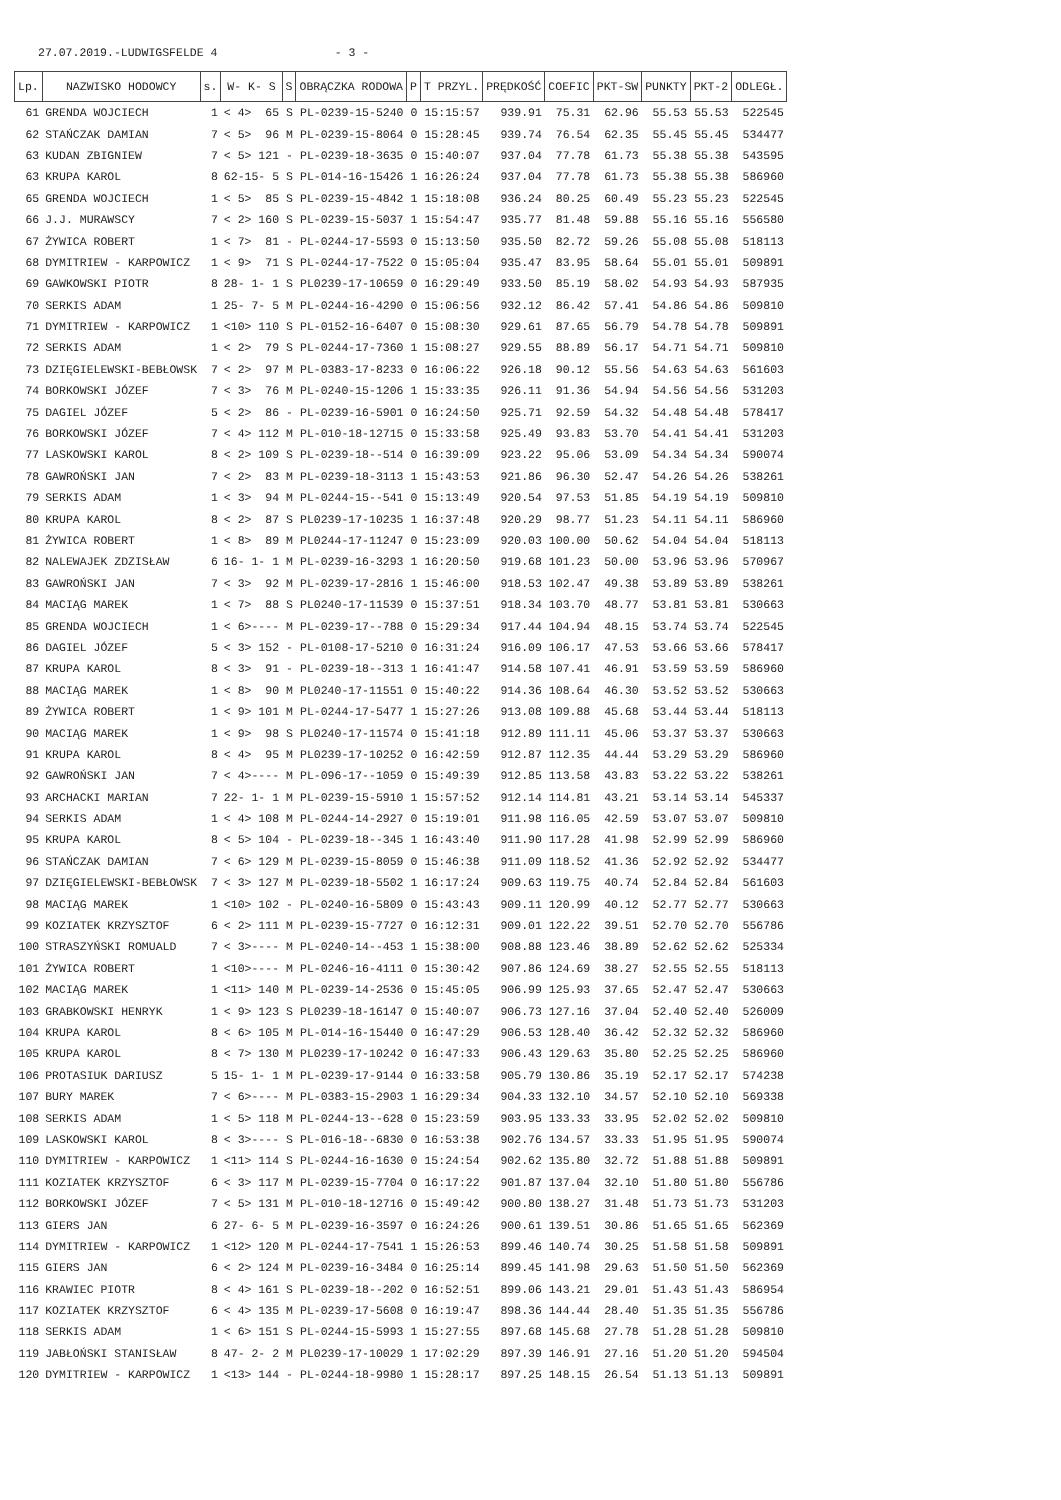27.07.2019.-LUDWIGSFELDE 4 - 3 -
| Lp. | NAZWISKO HODOWCY | s. | W- K- S | S | OBRĄCZKA RODOWA | P | T PRZYL. | PRĘDKOŚĆ | COEFIC | PKT-SW | PUNKTY | PKT-2 | ODLEGŁ. |
| --- | --- | --- | --- | --- | --- | --- | --- | --- | --- | --- | --- | --- | --- |
| 61 | GRENDA WOJCIECH | 1 | < 4> 65 | S | PL-0239-15-5240 | 0 | 15:15:57 | 939.91 | 75.31 | 62.96 | 55.53 | 55.53 | 522545 |
| 62 | STAŃCZAK DAMIAN | 7 | < 5> 96 | M | PL-0239-15-8064 | 0 | 15:28:45 | 939.74 | 76.54 | 62.35 | 55.45 | 55.45 | 534477 |
| 63 | KUDAN ZBIGNIEW | 7 | < 5> 121 | - | PL-0239-18-3635 | 0 | 15:40:07 | 937.04 | 77.78 | 61.73 | 55.38 | 55.38 | 543595 |
| 63 | KRUPA KAROL | 8 | 62-15- 5 | S | PL-014-16-15426 | 1 | 16:26:24 | 937.04 | 77.78 | 61.73 | 55.38 | 55.38 | 586960 |
| 65 | GRENDA WOJCIECH | 1 | < 5> 85 | S | PL-0239-15-4842 | 1 | 15:18:08 | 936.24 | 80.25 | 60.49 | 55.23 | 55.23 | 522545 |
| 66 | J.J. MURAWSCY | 7 | < 2> 160 | S | PL-0239-15-5037 | 1 | 15:54:47 | 935.77 | 81.48 | 59.88 | 55.16 | 55.16 | 556580 |
| 67 | ŻYWICA ROBERT | 1 | < 7> 81 | - | PL-0244-17-5593 | 0 | 15:13:50 | 935.50 | 82.72 | 59.26 | 55.08 | 55.08 | 518113 |
| 68 | DYMITRIEW - KARPOWICZ | 1 | < 9> 71 | S | PL-0244-17-7522 | 0 | 15:05:04 | 935.47 | 83.95 | 58.64 | 55.01 | 55.01 | 509891 |
| 69 | GAWKOWSKI PIOTR | 8 | 28- 1- 1 | S | PL0239-17-10659 | 0 | 16:29:49 | 933.50 | 85.19 | 58.02 | 54.93 | 54.93 | 587935 |
| 70 | SERKIS ADAM | 1 | 25- 7- 5 | M | PL-0244-16-4290 | 0 | 15:06:56 | 932.12 | 86.42 | 57.41 | 54.86 | 54.86 | 509810 |
| 71 | DYMITRIEW - KARPOWICZ | 1 | <10> 110 | S | PL-0152-16-6407 | 0 | 15:08:30 | 929.61 | 87.65 | 56.79 | 54.78 | 54.78 | 509891 |
| 72 | SERKIS ADAM | 1 | < 2> 79 | S | PL-0244-17-7360 | 1 | 15:08:27 | 929.55 | 88.89 | 56.17 | 54.71 | 54.71 | 509810 |
| 73 | DZIĘGIELEWSKI-BEBŁOWSK | 7 | < 2> 97 | M | PL-0383-17-8233 | 0 | 16:06:22 | 926.18 | 90.12 | 55.56 | 54.63 | 54.63 | 561603 |
| 74 | BORKOWSKI JÓZEF | 7 | < 3> 76 | M | PL-0240-15-1206 | 1 | 15:33:35 | 926.11 | 91.36 | 54.94 | 54.56 | 54.56 | 531203 |
| 75 | DAGIEL JÓZEF | 5 | < 2> 86 | - | PL-0239-16-5901 | 0 | 16:24:50 | 925.71 | 92.59 | 54.32 | 54.48 | 54.48 | 578417 |
| 76 | BORKOWSKI JÓZEF | 7 | < 4> 112 | M | PL-010-18-12715 | 0 | 15:33:58 | 925.49 | 93.83 | 53.70 | 54.41 | 54.41 | 531203 |
| 77 | LASKOWSKI KAROL | 8 | < 2> 109 | S | PL-0239-18--514 | 0 | 16:39:09 | 923.22 | 95.06 | 53.09 | 54.34 | 54.34 | 590074 |
| 78 | GAWROŃSKI JAN | 7 | < 2> 83 | M | PL-0239-18-3113 | 1 | 15:43:53 | 921.86 | 96.30 | 52.47 | 54.26 | 54.26 | 538261 |
| 79 | SERKIS ADAM | 1 | < 3> 94 | M | PL-0244-15--541 | 0 | 15:13:49 | 920.54 | 97.53 | 51.85 | 54.19 | 54.19 | 509810 |
| 80 | KRUPA KAROL | 8 | < 2> 87 | S | PL0239-17-10235 | 1 | 16:37:48 | 920.29 | 98.77 | 51.23 | 54.11 | 54.11 | 586960 |
| 81 | ŻYWICA ROBERT | 1 | < 8> 89 | M | PL0244-17-11247 | 0 | 15:23:09 | 920.03 | 100.00 | 50.62 | 54.04 | 54.04 | 518113 |
| 82 | NALEWAJEK ZDZISŁAW | 6 | 16- 1- 1 | M | PL-0239-16-3293 | 1 | 16:20:50 | 919.68 | 101.23 | 50.00 | 53.96 | 53.96 | 570967 |
| 83 | GAWROŃSKI JAN | 7 | < 3> 92 | M | PL-0239-17-2816 | 1 | 15:46:00 | 918.53 | 102.47 | 49.38 | 53.89 | 53.89 | 538261 |
| 84 | MACIĄG MAREK | 1 | < 7> 88 | S | PL0240-17-11539 | 0 | 15:37:51 | 918.34 | 103.70 | 48.77 | 53.81 | 53.81 | 530663 |
| 85 | GRENDA WOJCIECH | 1 | < 6>---- | M | PL-0239-17--788 | 0 | 15:29:34 | 917.44 | 104.94 | 48.15 | 53.74 | 53.74 | 522545 |
| 86 | DAGIEL JÓZEF | 5 | < 3> 152 | - | PL-0108-17-5210 | 0 | 16:31:24 | 916.09 | 106.17 | 47.53 | 53.66 | 53.66 | 578417 |
| 87 | KRUPA KAROL | 8 | < 3> 91 | - | PL-0239-18--313 | 1 | 16:41:47 | 914.58 | 107.41 | 46.91 | 53.59 | 53.59 | 586960 |
| 88 | MACIĄG MAREK | 1 | < 8> 90 | M | PL0240-17-11551 | 0 | 15:40:22 | 914.36 | 108.64 | 46.30 | 53.52 | 53.52 | 530663 |
| 89 | ŻYWICA ROBERT | 1 | < 9> 101 | M | PL-0244-17-5477 | 1 | 15:27:26 | 913.08 | 109.88 | 45.68 | 53.44 | 53.44 | 518113 |
| 90 | MACIĄG MAREK | 1 | < 9> 98 | S | PL0240-17-11574 | 0 | 15:41:18 | 912.89 | 111.11 | 45.06 | 53.37 | 53.37 | 530663 |
| 91 | KRUPA KAROL | 8 | < 4> 95 | M | PL0239-17-10252 | 0 | 16:42:59 | 912.87 | 112.35 | 44.44 | 53.29 | 53.29 | 586960 |
| 92 | GAWROŃSKI JAN | 7 | < 4>---- | M | PL-096-17--1059 | 0 | 15:49:39 | 912.85 | 113.58 | 43.83 | 53.22 | 53.22 | 538261 |
| 93 | ARCHACKI MARIAN | 7 | 22- 1- 1 | M | PL-0239-15-5910 | 1 | 15:57:52 | 912.14 | 114.81 | 43.21 | 53.14 | 53.14 | 545337 |
| 94 | SERKIS ADAM | 1 | < 4> 108 | M | PL-0244-14-2927 | 0 | 15:19:01 | 911.98 | 116.05 | 42.59 | 53.07 | 53.07 | 509810 |
| 95 | KRUPA KAROL | 8 | < 5> 104 | - | PL-0239-18--345 | 1 | 16:43:40 | 911.90 | 117.28 | 41.98 | 52.99 | 52.99 | 586960 |
| 96 | STAŃCZAK DAMIAN | 7 | < 6> 129 | M | PL-0239-15-8059 | 0 | 15:46:38 | 911.09 | 118.52 | 41.36 | 52.92 | 52.92 | 534477 |
| 97 | DZIĘGIELEWSKI-BEBŁOWSK | 7 | < 3> 127 | M | PL-0239-18-5502 | 1 | 16:17:24 | 909.63 | 119.75 | 40.74 | 52.84 | 52.84 | 561603 |
| 98 | MACIĄG MAREK | 1 | <10> 102 | - | PL-0240-16-5809 | 0 | 15:43:43 | 909.11 | 120.99 | 40.12 | 52.77 | 52.77 | 530663 |
| 99 | KOZIATEK KRZYSZTOF | 6 | < 2> 111 | M | PL-0239-15-7727 | 0 | 16:12:31 | 909.01 | 122.22 | 39.51 | 52.70 | 52.70 | 556786 |
| 100 | STRASZYŃSKI ROMUALD | 7 | < 3>---- | M | PL-0240-14--453 | 1 | 15:38:00 | 908.88 | 123.46 | 38.89 | 52.62 | 52.62 | 525334 |
| 101 | ŻYWICA ROBERT | 1 | <10>---- | M | PL-0246-16-4111 | 0 | 15:30:42 | 907.86 | 124.69 | 38.27 | 52.55 | 52.55 | 518113 |
| 102 | MACIĄG MAREK | 1 | <11> 140 | M | PL-0239-14-2536 | 0 | 15:45:05 | 906.99 | 125.93 | 37.65 | 52.47 | 52.47 | 530663 |
| 103 | GRABKOWSKI HENRYK | 1 | < 9> 123 | S | PL0239-18-16147 | 0 | 15:40:07 | 906.73 | 127.16 | 37.04 | 52.40 | 52.40 | 526009 |
| 104 | KRUPA KAROL | 8 | < 6> 105 | M | PL-014-16-15440 | 0 | 16:47:29 | 906.53 | 128.40 | 36.42 | 52.32 | 52.32 | 586960 |
| 105 | KRUPA KAROL | 8 | < 7> 130 | M | PL0239-17-10242 | 0 | 16:47:33 | 906.43 | 129.63 | 35.80 | 52.25 | 52.25 | 586960 |
| 106 | PROTASIUK DARIUSZ | 5 | 15- 1- 1 | M | PL-0239-17-9144 | 0 | 16:33:58 | 905.79 | 130.86 | 35.19 | 52.17 | 52.17 | 574238 |
| 107 | BURY MAREK | 7 | < 6>---- | M | PL-0383-15-2903 | 1 | 16:29:34 | 904.33 | 132.10 | 34.57 | 52.10 | 52.10 | 569338 |
| 108 | SERKIS ADAM | 1 | < 5> 118 | M | PL-0244-13--628 | 0 | 15:23:59 | 903.95 | 133.33 | 33.95 | 52.02 | 52.02 | 509810 |
| 109 | LASKOWSKI KAROL | 8 | < 3>---- | S | PL-016-18--6830 | 0 | 16:53:38 | 902.76 | 134.57 | 33.33 | 51.95 | 51.95 | 590074 |
| 110 | DYMITRIEW - KARPOWICZ | 1 | <11> 114 | S | PL-0244-16-1630 | 0 | 15:24:54 | 902.62 | 135.80 | 32.72 | 51.88 | 51.88 | 509891 |
| 111 | KOZIATEK KRZYSZTOF | 6 | < 3> 117 | M | PL-0239-15-7704 | 0 | 16:17:22 | 901.87 | 137.04 | 32.10 | 51.80 | 51.80 | 556786 |
| 112 | BORKOWSKI JÓZEF | 7 | < 5> 131 | M | PL-010-18-12716 | 0 | 15:49:42 | 900.80 | 138.27 | 31.48 | 51.73 | 51.73 | 531203 |
| 113 | GIERS JAN | 6 | 27- 6- 5 | M | PL-0239-16-3597 | 0 | 16:24:26 | 900.61 | 139.51 | 30.86 | 51.65 | 51.65 | 562369 |
| 114 | DYMITRIEW - KARPOWICZ | 1 | <12> 120 | M | PL-0244-17-7541 | 1 | 15:26:53 | 899.46 | 140.74 | 30.25 | 51.58 | 51.58 | 509891 |
| 115 | GIERS JAN | 6 | < 2> 124 | M | PL-0239-16-3484 | 0 | 16:25:14 | 899.45 | 141.98 | 29.63 | 51.50 | 51.50 | 562369 |
| 116 | KRAWIEC PIOTR | 8 | < 4> 161 | S | PL-0239-18--202 | 0 | 16:52:51 | 899.06 | 143.21 | 29.01 | 51.43 | 51.43 | 586954 |
| 117 | KOZIATEK KRZYSZTOF | 6 | < 4> 135 | M | PL-0239-17-5608 | 0 | 16:19:47 | 898.36 | 144.44 | 28.40 | 51.35 | 51.35 | 556786 |
| 118 | SERKIS ADAM | 1 | < 6> 151 | S | PL-0244-15-5993 | 1 | 15:27:55 | 897.68 | 145.68 | 27.78 | 51.28 | 51.28 | 509810 |
| 119 | JABŁOŃSKI STANISŁAW | 8 | 47- 2- 2 | M | PL0239-17-10029 | 1 | 17:02:29 | 897.39 | 146.91 | 27.16 | 51.20 | 51.20 | 594504 |
| 120 | DYMITRIEW - KARPOWICZ | 1 | <13> 144 | - | PL-0244-18-9980 | 1 | 15:28:17 | 897.25 | 148.15 | 26.54 | 51.13 | 51.13 | 509891 |